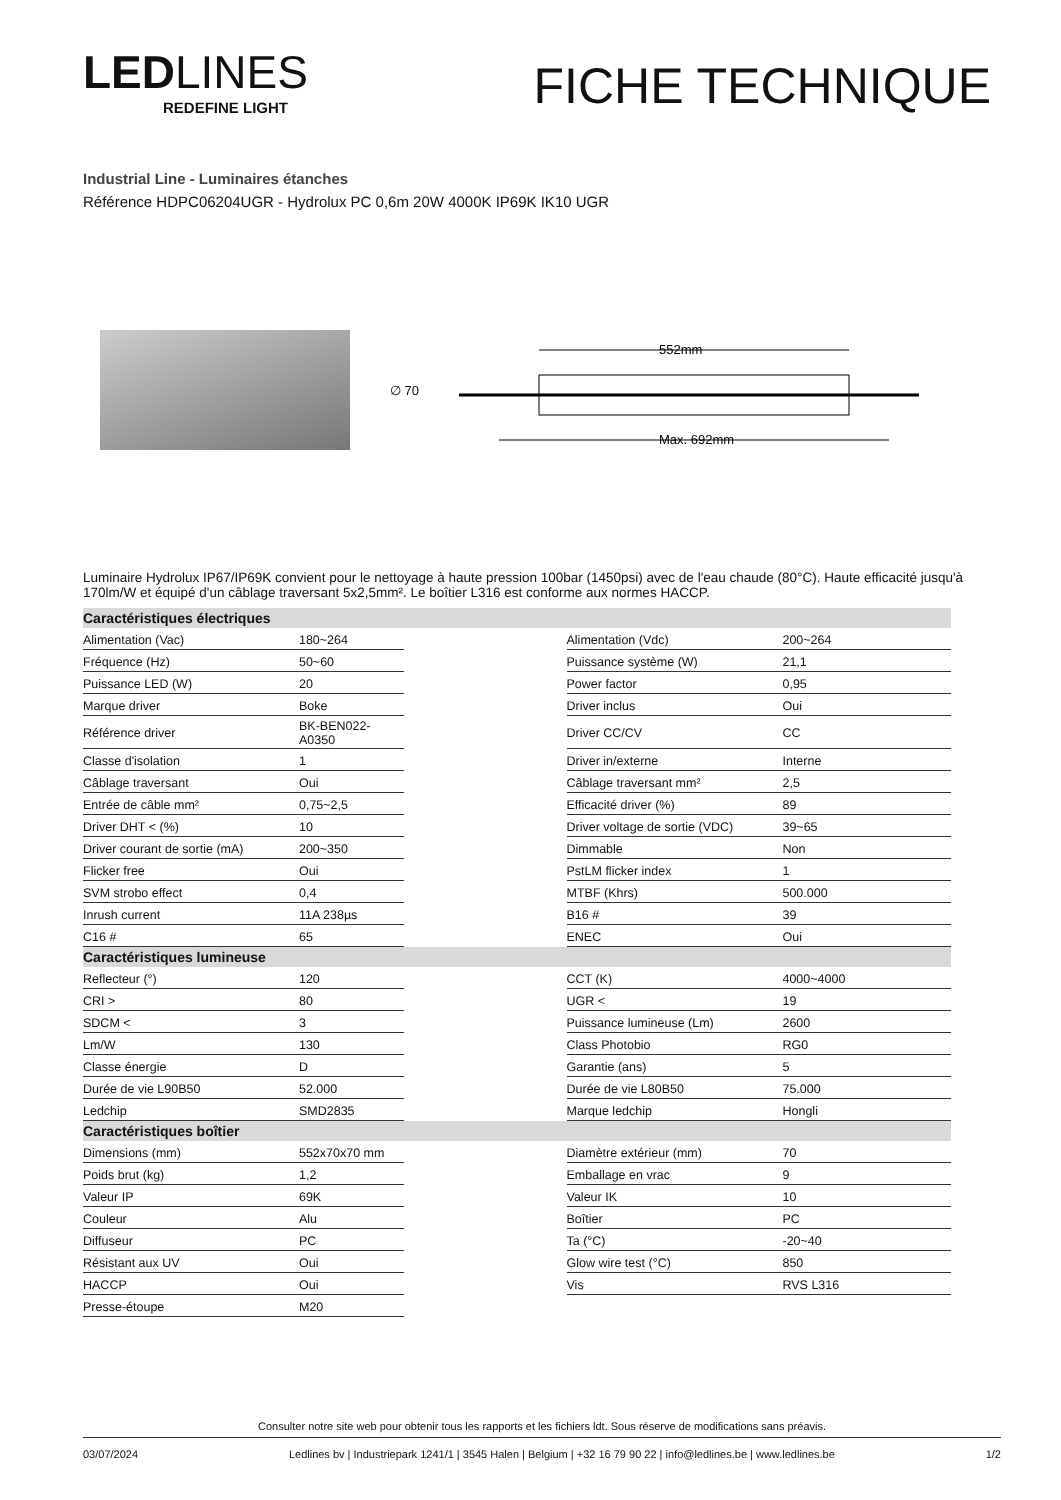LEDLINES
REDEFINE LIGHT
FICHE TECHNIQUE
Industrial Line - Luminaires étanches
Référence HDPC06204UGR - Hydrolux PC 0,6m 20W 4000K IP69K IK10 UGR
∅ 70
552mm
Max. 692mm
Luminaire Hydrolux IP67/IP69K convient pour le nettoyage à haute pression 100bar (1450psi) avec de l'eau chaude (80°C). Haute efficacité jusqu'à 170lm/W et équipé d'un câblage traversant 5x2,5mm². Le boîtier L316 est conforme aux normes HACCP.
| Caractéristiques électriques | | | | |
| --- | --- | --- | --- | --- |
| Alimentation (Vac) | 180~264 | | Alimentation (Vdc) | 200~264 |
| Fréquence (Hz) | 50~60 | | Puissance système (W) | 21,1 |
| Puissance LED (W) | 20 | | Power factor | 0,95 |
| Marque driver | Boke | | Driver inclus | Oui |
| Référence driver | BK-BEN022-A0350 | | Driver CC/CV | CC |
| Classe d'isolation | 1 | | Driver in/externe | Interne |
| Câblage traversant | Oui | | Câblage traversant mm² | 2,5 |
| Entrée de câble mm² | 0,75~2,5 | | Efficacité driver (%) | 89 |
| Driver DHT < (%) | 10 | | Driver voltage de sortie (VDC) | 39~65 |
| Driver courant de sortie (mA) | 200~350 | | Dimmable | Non |
| Flicker free | Oui | | PstLM flicker index | 1 |
| SVM strobo effect | 0,4 | | MTBF (Khrs) | 500.000 |
| Inrush current | 11A 238µs | | B16 # | 39 |
| C16 # | 65 | | ENEC | Oui |
| Caractéristiques lumineuse | | | | |
| Reflecteur (°) | 120 | | CCT (K) | 4000~4000 |
| CRI > | 80 | | UGR < | 19 |
| SDCM < | 3 | | Puissance lumineuse (Lm) | 2600 |
| Lm/W | 130 | | Class Photobio | RG0 |
| Classe énergie | D | | Garantie (ans) | 5 |
| Durée de vie L90B50 | 52.000 | | Durée de vie L80B50 | 75.000 |
| Ledchip | SMD2835 | | Marque ledchip | Hongli |
| Caractéristiques boîtier | | | | |
| Dimensions (mm) | 552x70x70 mm | | Diamètre extérieur (mm) | 70 |
| Poids brut (kg) | 1,2 | | Emballage en vrac | 9 |
| Valeur IP | 69K | | Valeur IK | 10 |
| Couleur | Alu | | Boîtier | PC |
| Diffuseur | PC | | Ta (°C) | -20~40 |
| Résistant aux UV | Oui | | Glow wire test (°C) | 850 |
| HACCP | Oui | | Vis | RVS L316 |
| Presse-étoupe | M20 | | | |
Consulter notre site web pour obtenir tous les rapports et les fichiers ldt. Sous réserve de modifications sans préavis.
03/07/2024 Ledlines bv | Industriepark 1241/1 | 3545 Halen | Belgium | +32 16 79 90 22 | info@ledlines.be | www.ledlines.be 1/2